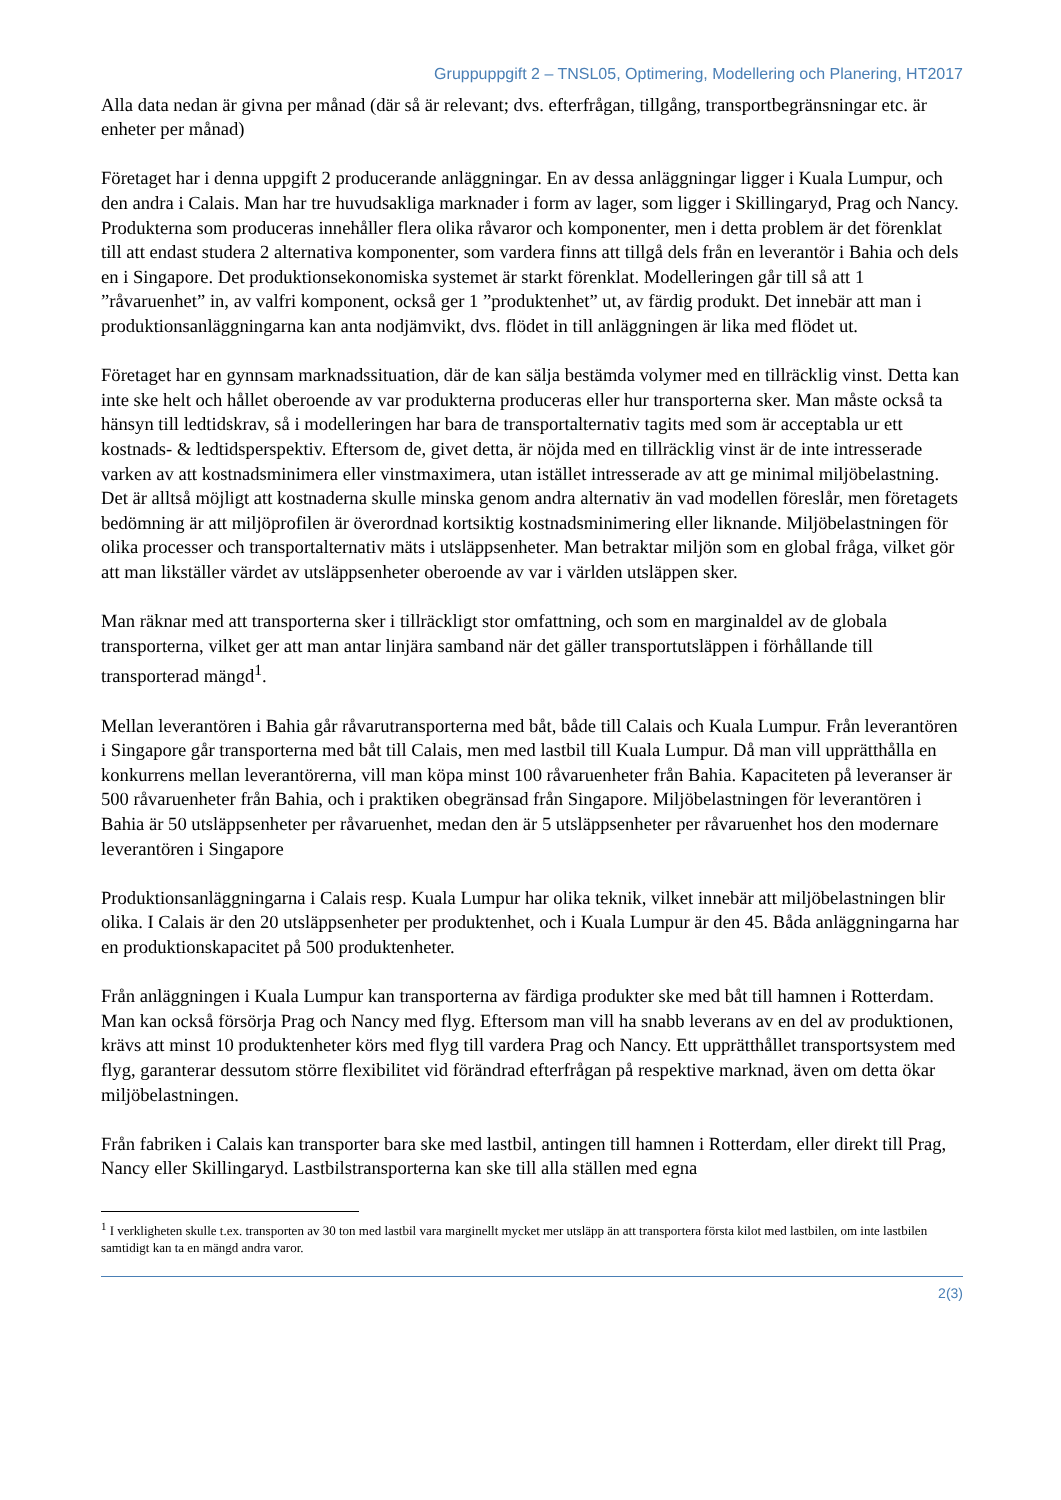Gruppuppgift 2 – TNSL05, Optimering, Modellering och Planering, HT2017
Alla data nedan är givna per månad (där så är relevant; dvs. efterfrågan, tillgång, transportbegränsningar etc. är enheter per månad)
Företaget har i denna uppgift 2 producerande anläggningar. En av dessa anläggningar ligger i Kuala Lumpur, och den andra i Calais. Man har tre huvudsakliga marknader i form av lager, som ligger i Skillingaryd, Prag och Nancy. Produkterna som produceras innehåller flera olika råvaror och komponenter, men i detta problem är det förenklat till att endast studera 2 alternativa komponenter, som vardera finns att tillgå dels från en leverantör i Bahia och dels en i Singapore. Det produktionsekonomiska systemet är starkt förenklat. Modelleringen går till så att 1 ”råvaruenhet” in, av valfri komponent, också ger 1 ”produktenhet” ut, av färdig produkt. Det innebär att man i produktionsanläggningarna kan anta nodjämvikt, dvs. flödet in till anläggningen är lika med flödet ut.
Företaget har en gynnsam marknadssituation, där de kan sälja bestämda volymer med en tillräcklig vinst. Detta kan inte ske helt och hållet oberoende av var produkterna produceras eller hur transporterna sker. Man måste också ta hänsyn till ledtidskrav, så i modelleringen har bara de transportalternativ tagits med som är acceptabla ur ett kostnads- & ledtidsperspektiv. Eftersom de, givet detta, är nöjda med en tillräcklig vinst är de inte intresserade varken av att kostnadsminimera eller vinstmaximera, utan istället intresserade av att ge minimal miljöbelastning. Det är alltså möjligt att kostnaderna skulle minska genom andra alternativ än vad modellen föreslår, men företagets bedömning är att miljöprofilen är överordnad kortsiktig kostnadsminimering eller liknande. Miljöbelastningen för olika processer och transportalternativ mäts i utsläppsenheter. Man betraktar miljön som en global fråga, vilket gör att man likställer värdet av utsläppsenheter oberoende av var i världen utsläppen sker.
Man räknar med att transporterna sker i tillräckligt stor omfattning, och som en marginaldel av de globala transporterna, vilket ger att man antar linjära samband när det gäller transportutsläppen i förhållande till transporterad mängd<sup>1</sup>.
Mellan leverantören i Bahia går råvarutransporterna med båt, både till Calais och Kuala Lumpur. Från leverantören i Singapore går transporterna med båt till Calais, men med lastbil till Kuala Lumpur. Då man vill upprätthålla en konkurrens mellan leverantörerna, vill man köpa minst 100 råvaruenheter från Bahia. Kapaciteten på leveranser är 500 råvaruenheter från Bahia, och i praktiken obegränsad från Singapore. Miljöbelastningen för leverantören i Bahia är 50 utsläppsenheter per råvaruenhet, medan den är 5 utsläppsenheter per råvaruenhet hos den modernare leverantören i Singapore
Produktionsanläggningarna i Calais resp. Kuala Lumpur har olika teknik, vilket innebär att miljöbelastningen blir olika. I Calais är den 20 utsläppsenheter per produktenhet, och i Kuala Lumpur är den 45. Båda anläggningarna har en produktionskapacitet på 500 produktenheter.
Från anläggningen i Kuala Lumpur kan transporterna av färdiga produkter ske med båt till hamnen i Rotterdam. Man kan också försörja Prag och Nancy med flyg. Eftersom man vill ha snabb leverans av en del av produktionen, krävs att minst 10 produktenheter körs med flyg till vardera Prag och Nancy. Ett upprätthållet transportsystem med flyg, garanterar dessutom större flexibilitet vid förändrad efterfrågan på respektive marknad, även om detta ökar miljöbelastningen.
Från fabriken i Calais kan transporter bara ske med lastbil, antingen till hamnen i Rotterdam, eller direkt till Prag, Nancy eller Skillingaryd. Lastbilstransporterna kan ske till alla ställen med egna
<sup>1</sup> I verkligheten skulle t.ex. transporten av 30 ton med lastbil vara marginellt mycket mer utsläpp än att transportera första kilot med lastbilen, om inte lastbilen samtidigt kan ta en mängd andra varor.
2(3)